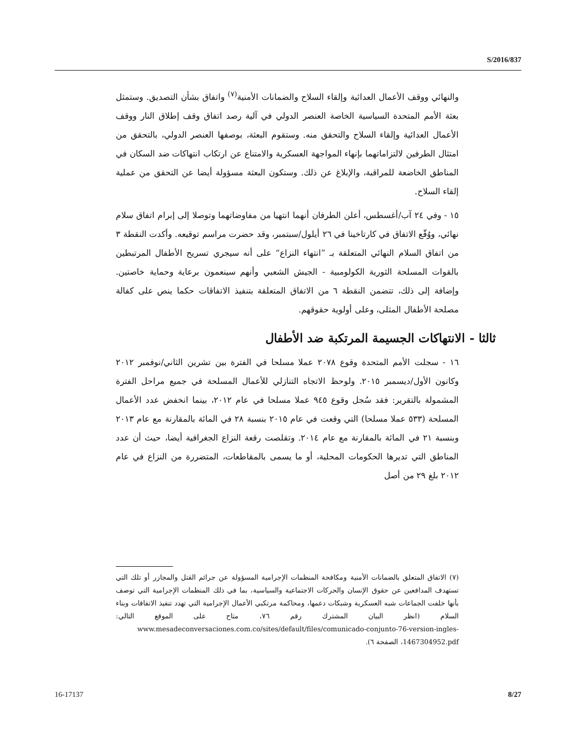S/2016/837
والنهائي ووقف الأعمال العدائية وإلقاء السلاح والضمانات الأمنية<sup>(٧)</sup> واتفاق بشأن التصديق. وستمثل بعثة الأمم المتحدة السياسية الخاصة العنصر الدولي في آلية رصد اتفاق وقف إطلاق النار ووقف الأعمال العدائية وإلقاء السلاح والتحقق منه. وستقوم البعثة، بوصفها العنصر الدولي، بالتحقق من امتثال الطرفين لالتزاماتهما بإنهاء المواجهة العسكرية والامتناع عن ارتكاب انتهاكات ضد السكان في المناطق الخاضعة للمراقبة، والإبلاغ عن ذلك. وستكون البعثة مسؤولة أيضا عن التحقق من عملية إلقاء السلاح.
١٥ - وفي ٢٤ آب/أغسطس، أعلن الطرفان أنهما انتهيا من مفاوضاتهما وتوصلا إلى إبرام اتفاق سلام نهائي، ووُقّع الاتفاق في كارتاخينا في ٢٦ أيلول/سبتمبر، وقد حضرت مراسم توقيعه. وأكدت النقطة ٣ من اتفاق السلام النهائي المتعلقة بـ ”انتهاء النزاع“ على أنه سيجري تسريح الأطفال المرتبطين بالقوات المسلحة الثورية الكولومبية - الجيش الشعبي وأنهم سينعمون برعاية وحماية خاصتين. وإضافة إلى ذلك، تتضمن النقطة ٦ من الاتفاق المتعلقة بتنفيذ الاتفاقات حكما ينص على كفالة مصلحة الأطفال المثلى، وعلى أولوية حقوقهم.
ثالثا - الانتهاكات الجسيمة المرتكبة ضد الأطفال
١٦ - سجلت الأمم المتحدة وقوع ٢٠٧٨ عملا مسلحا في الفترة بين تشرين الثاني/نوفمبر ٢٠١٢ وكانون الأول/ديسمبر ٢٠١٥. ولوحظ الاتجاه التنازلي للأعمال المسلحة في جميع مراحل الفترة المشمولة بالتقرير: فقد سُجل وقوع ٩٤٥ عملا مسلحا في عام ٢٠١٢، بينما انخفض عدد الأعمال المسلحة (٥٣٣ عملا مسلحا) التي وقعت في عام ٢٠١٥ بنسبة ٢٨ في المائة بالمقارنة مع عام ٢٠١٣ وبنسبة ٢١ في المائة بالمقارنة مع عام ٢٠١٤. وتقلصت رقعة النزاع الجغرافية أيضا، حيث أن عدد المناطق التي تديرها الحكومات المحلية، أو ما يسمى بالمقاطعات، المتضررة من النزاع في عام ٢٠١٢ بلغ ٢٩ من أصل
(٧) الاتفاق المتعلق بالضمانات الأمنية ومكافحة المنظمات الإجرامية المسؤولة عن جرائم القتل والمجازر أو تلك التي تستهدف المدافعين عن حقوق الإنسان والحركات الاجتماعية والسياسية، بما في ذلك المنظمات الإجرامية التي توصف بأنها خلفت الجماعات شبه العسكرية وشبكات دعمها، ومحاكمة مرتكبي الأعمال الإجرامية التي تهدد تنفيذ الاتفاقات وبناء السلام (انظر البيان المشترك رقم ٧٦، متاح على الموقع التالي: www.mesadeconversaciones.com.co/sites/default/files/comunicado-conjunto-76-version-ingles-1467304952.pdf، الصفحة ٦).
16-17137 8/27